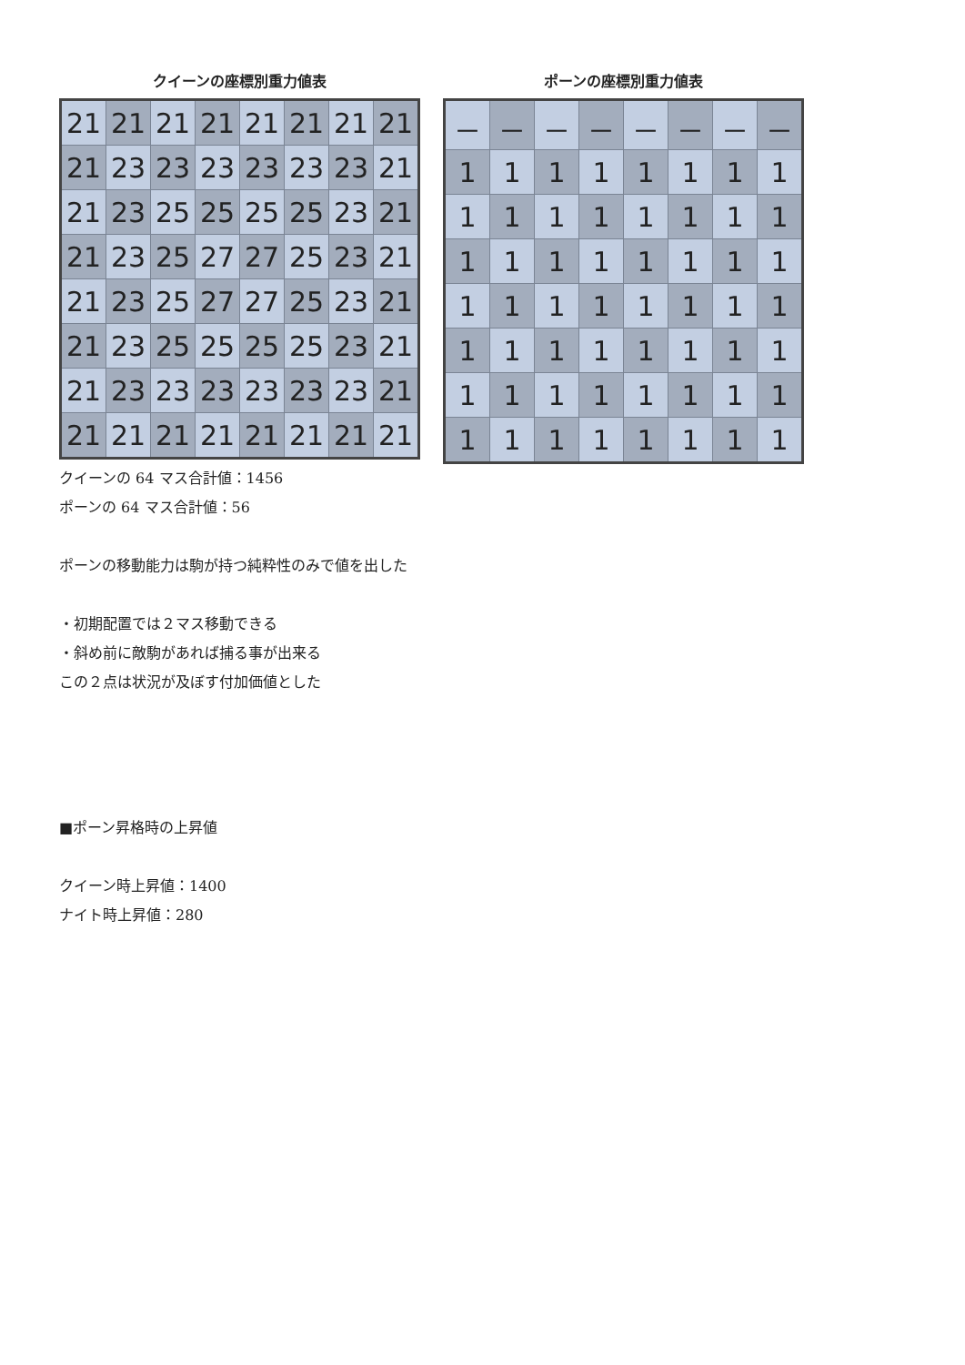クイーンの座標別重力値表
| 21 | 21 | 21 | 21 | 21 | 21 | 21 | 21 |
| 21 | 23 | 23 | 23 | 23 | 23 | 23 | 21 |
| 21 | 23 | 25 | 25 | 25 | 25 | 23 | 21 |
| 21 | 23 | 25 | 27 | 27 | 25 | 23 | 21 |
| 21 | 23 | 25 | 27 | 27 | 25 | 23 | 21 |
| 21 | 23 | 25 | 25 | 25 | 25 | 23 | 21 |
| 21 | 23 | 23 | 23 | 23 | 23 | 23 | 21 |
| 21 | 21 | 21 | 21 | 21 | 21 | 21 | 21 |
ポーンの座標別重力値表
| － | － | － | － | － | － | － | － |
| 1 | 1 | 1 | 1 | 1 | 1 | 1 | 1 |
| 1 | 1 | 1 | 1 | 1 | 1 | 1 | 1 |
| 1 | 1 | 1 | 1 | 1 | 1 | 1 | 1 |
| 1 | 1 | 1 | 1 | 1 | 1 | 1 | 1 |
| 1 | 1 | 1 | 1 | 1 | 1 | 1 | 1 |
| 1 | 1 | 1 | 1 | 1 | 1 | 1 | 1 |
| 1 | 1 | 1 | 1 | 1 | 1 | 1 | 1 |
クイーンの 64 マス合計値：1456
ポーンの 64 マス合計値：56
ポーンの移動能力は駒が持つ純粋性のみで値を出した
・初期配置では２マス移動できる
・斜め前に敵駒があれば捕る事が出来る
この２点は状況が及ぼす付加価値とした
■ポーン昇格時の上昇値
クイーン時上昇値：1400
ナイト時上昇値：280